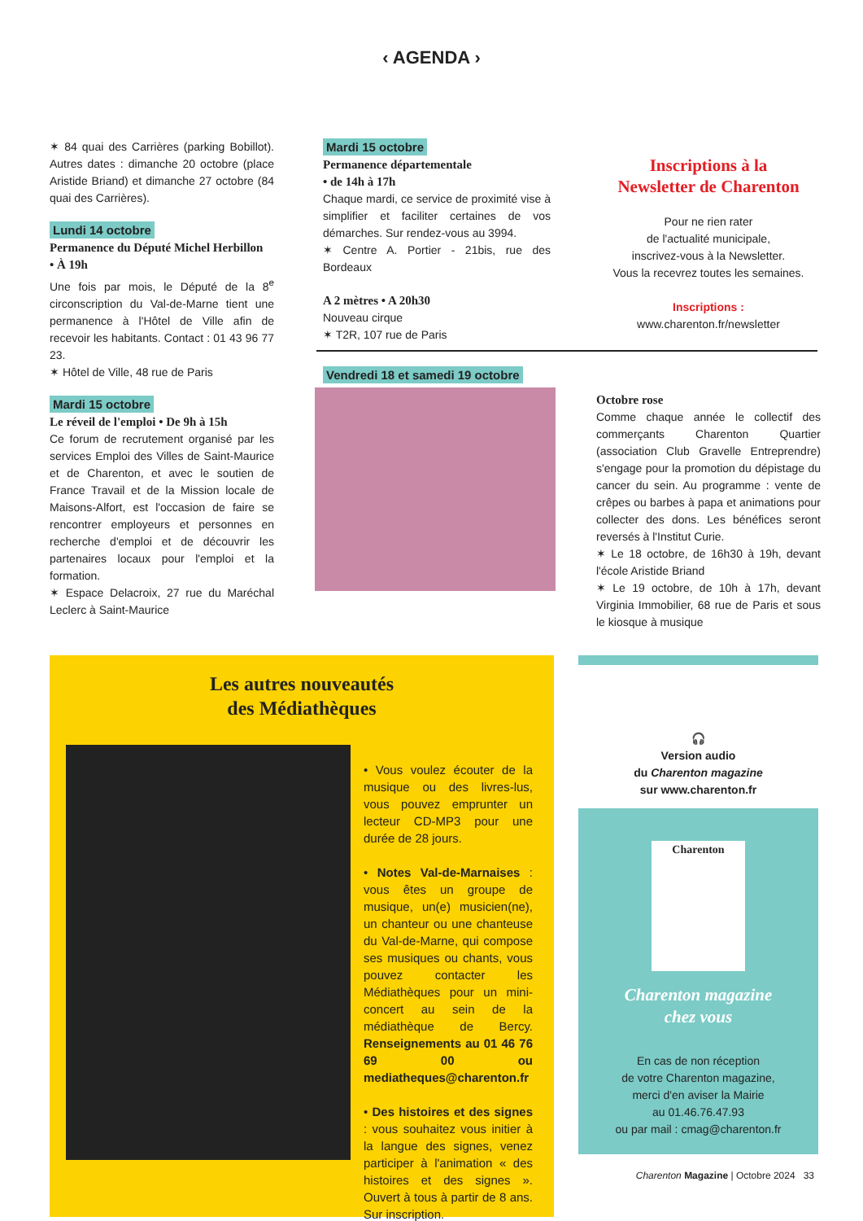‹ AGENDA ›
✶ 84 quai des Carrières (parking Bobillot). Autres dates : dimanche 20 octobre (place Aristide Briand) et dimanche 27 octobre (84 quai des Carrières).
Lundi 14 octobre
Permanence du Député Michel Herbillon
• À 19h
Une fois par mois, le Député de la 8<sup>e</sup> circonscription du Val-de-Marne tient une permanence à l'Hôtel de Ville afin de recevoir les habitants. Contact : 01 43 96 77 23.
✶ Hôtel de Ville, 48 rue de Paris
Mardi 15 octobre
Le réveil de l'emploi • De 9h à 15h
Ce forum de recrutement organisé par les services Emploi des Villes de Saint-Maurice et de Charenton, et avec le soutien de France Travail et de la Mission locale de Maisons-Alfort, est l'occasion de faire se rencontrer employeurs et personnes en recherche d'emploi et de découvrir les partenaires locaux pour l'emploi et la formation.
✶ Espace Delacroix, 27 rue du Maréchal Leclerc à Saint-Maurice
Mardi 15 octobre
Permanence départementale
• de 14h à 17h
Chaque mardi, ce service de proximité vise à simplifier et faciliter certaines de vos démarches. Sur rendez-vous au 3994.
✶ Centre A. Portier - 21bis, rue des Bordeaux
A 2 mètres • A 20h30
Nouveau cirque
✶ T2R, 107 rue de Paris
Vendredi 18 et samedi 19 octobre
Inscriptions à la
Newsletter de Charenton
Pour ne rien rater
de l'actualité municipale,
inscrivez-vous à la Newsletter.
Vous la recevrez toutes les semaines.
Inscriptions :
www.charenton.fr/newsletter
Octobre rose
Comme chaque année le collectif des commerçants Charenton Quartier (association Club Gravelle Entreprendre) s'engage pour la promotion du dépistage du cancer du sein. Au programme : vente de crêpes ou barbes à papa et animations pour collecter des dons. Les bénéfices seront reversés à l'Institut Curie.
✶ Le 18 octobre, de 16h30 à 19h, devant l'école Aristide Briand
✶ Le 19 octobre, de 10h à 17h, devant Virginia Immobilier, 68 rue de Paris et sous le kiosque à musique
Les autres nouveautés
des Médiathèques
• Vous voulez écouter de la musique ou des livres-lus, vous pouvez emprunter un lecteur CD-MP3 pour une durée de 28 jours.
• Notes Val-de-Marnaises : vous êtes un groupe de musique, un(e) musicien(ne), un chanteur ou une chanteuse du Val-de-Marne, qui compose ses musiques ou chants, vous pouvez contacter les Médiathèques pour un mini-concert au sein de la médiathèque de Bercy. Renseignements au 01 46 76 69 00 ou mediatheques@charenton.fr
• Des histoires et des signes : vous souhaitez vous initier à la langue des signes, venez participer à l'animation « des histoires et des signes ». Ouvert à tous à partir de 8 ans. Sur inscription.
🎧
Version audio
du Charenton magazine
sur www.charenton.fr
Charenton
Charenton magazine
chez vous
En cas de non réception
de votre Charenton magazine,
merci d'en aviser la Mairie
au 01.46.76.47.93
ou par mail : cmag@charenton.fr
Charenton Magazine | Octobre 2024 33